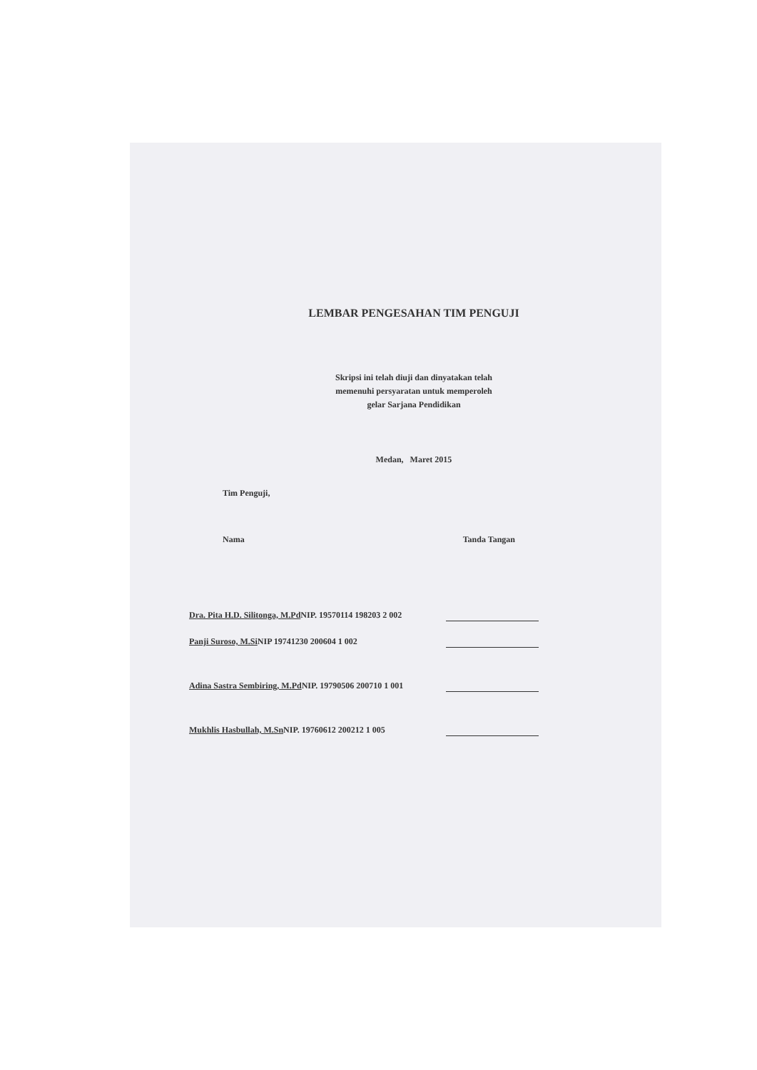LEMBAR PENGESAHAN TIM PENGUJI
Skripsi ini telah diuji dan dinyatakan telah
memenuhi persyaratan untuk memperoleh
gelar Sarjana Pendidikan
Medan, Maret 2015
Tim Penguji,
Nama Tanda Tangan
Dra. Pita H.D. Silitonga, M.Pd NIP. 19570114 198203 2 002
Panji Suroso, M.Si NIP 19741230 200604 1 002
Adina Sastra Sembiring, M.Pd NIP. 19790506 200710 1 001
Mukhlis Hasbullah, M.Sn NIP. 19760612 200212 1 005